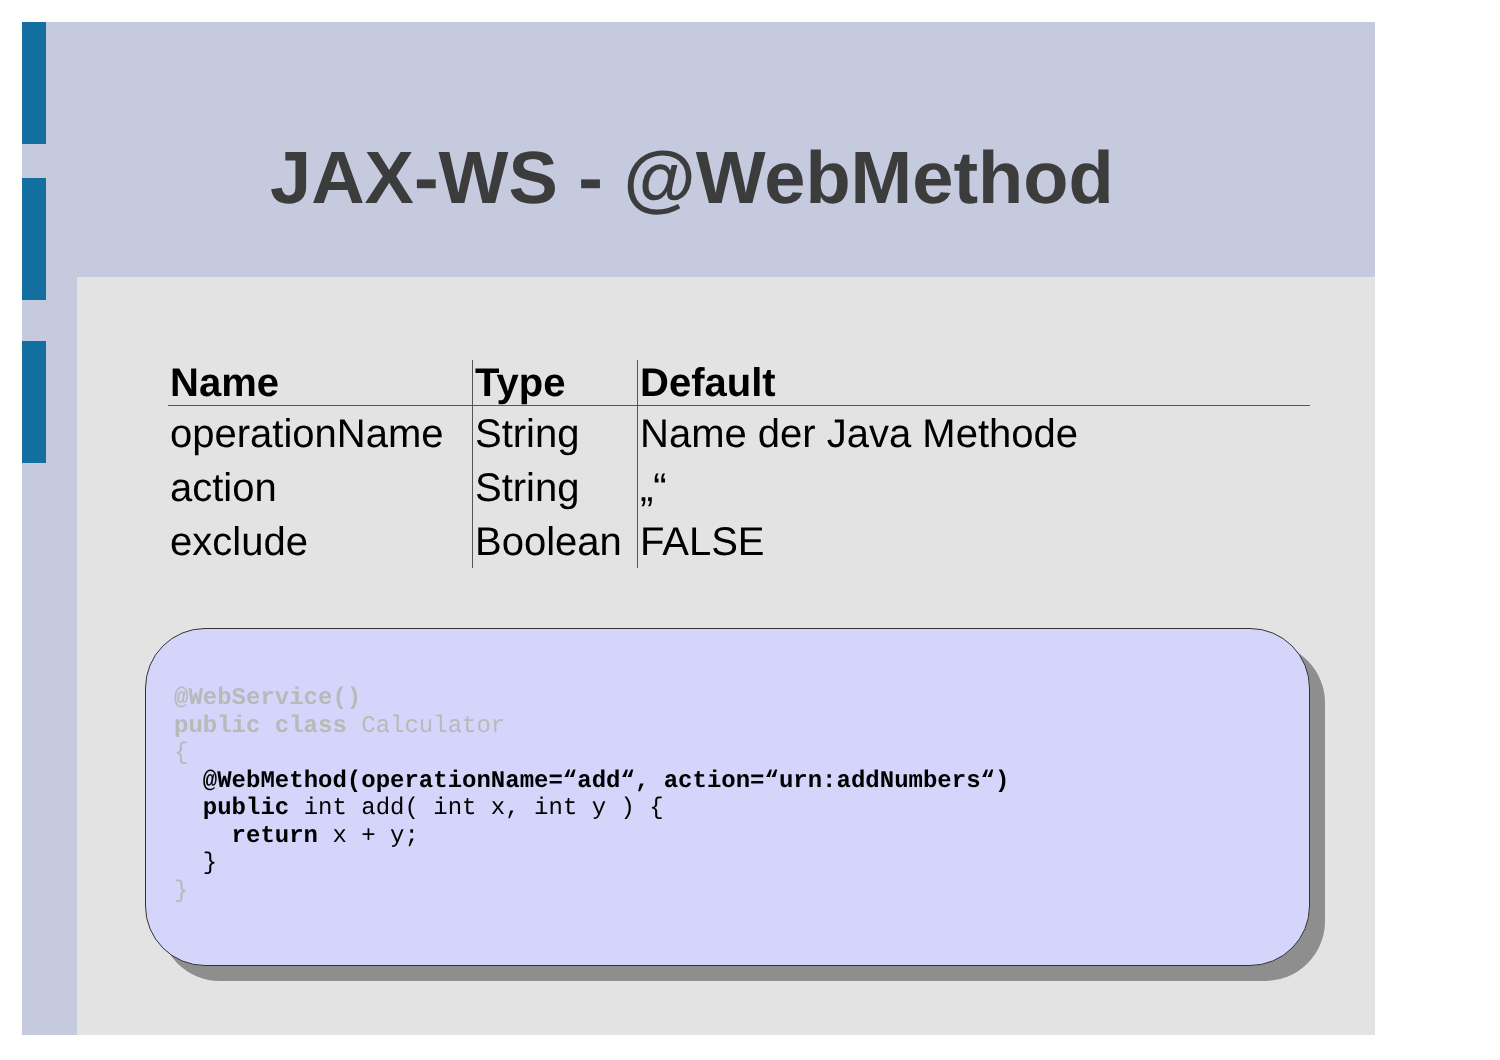JAX-WS - @WebMethod
| Name | Type | Default |
| --- | --- | --- |
| operationName | String | Name der Java Methode |
| action | String | „“ |
| exclude | Boolean | FALSE |
@WebService()
public class Calculator
{
  @WebMethod(operationName=“add“, action=“urn:addNumbers“)
  public int add( int x, int y ) {
    return x + y;
  }
}